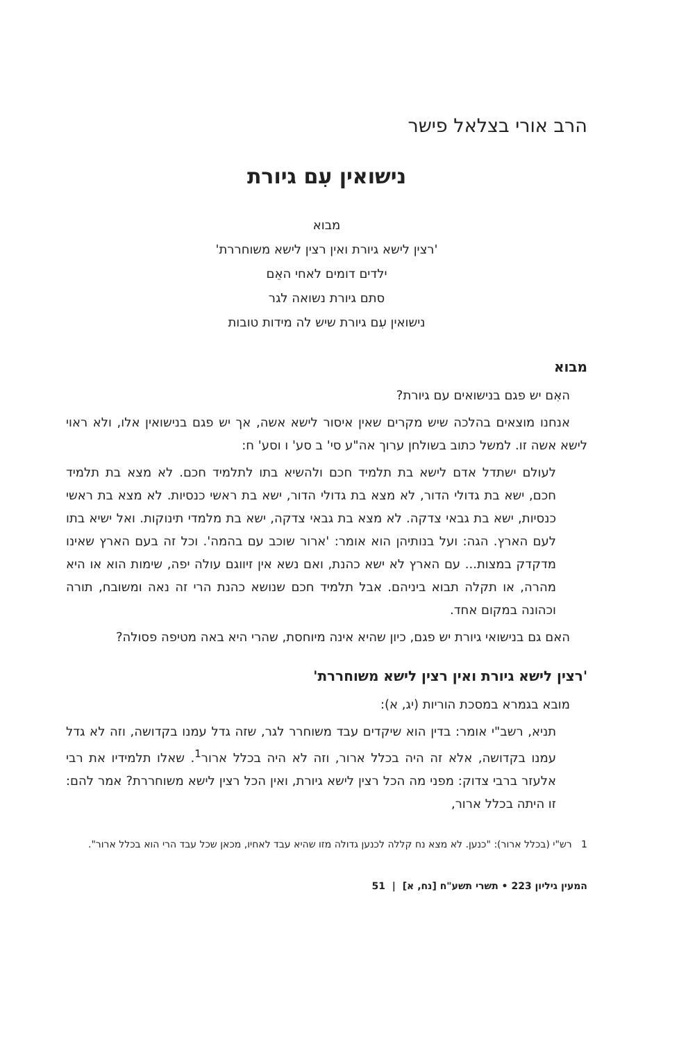הרב אורי בצלאל פישר
נישואין עִם גיורת
מבוא
'רצין לישא גיורת ואין רצין לישא משוחררת'
ילדים דומים לאחי האֵם
סתם גיורת נשואה לגר
נישואין עִם גיורת שיש לה מידות טובות
מבוא
האִם יש פגם בנישואים עם גיורת?
אנחנו מוצאים בהלכה שיש מקרים שאין איסור לישא אשה, אך יש פגם בנישואין אלו, ולא ראוי לישא אשה זו. למשל כתוב בשולחן ערוך אה"ע סי' ב סע' ו וסע' ח:
לעולם ישתדל אדם לישא בת תלמיד חכם ולהשיא בתו לתלמיד חכם. לא מצא בת תלמיד חכם, ישא בת גדולי הדור, לא מצא בת גדולי הדור, ישא בת ראשי כנסיות. לא מצא בת ראשי כנסיות, ישא בת גבאי צדקה. לא מצא בת גבאי צדקה, ישא בת מלמדי תינוקות. ואל ישיא בתו לעם הארץ. הגה: ועל בנותיהן הוא אומר: 'ארור שוכב עם בהמה'. וכל זה בעם הארץ שאינו מדקדק במצות... עם הארץ לא ישא כהנת, ואם נשא אין זיווגם עולה יפה, שימות הוא או היא מהרה, או תקלה תבוא ביניהם. אבל תלמיד חכם שנושא כהנת הרי זה נאה ומשובח, תורה וכהונה במקום אחד.
האם גם בנישואי גיורת יש פגם, כיון שהיא אינה מיוחסת, שהרי היא באה מטיפה פסולה?
'רצין לישא גיורת ואין רצין לישא משוחררת'
מובא בגמרא במסכת הוריות (יג, א):
תניא, רשב"י אומר: בדין הוא שיקדים עבד משוחרר לגר, שזה גדל עמנו בקדושה, וזה לא גדל עמנו בקדושה, אלא זה היה בכלל ארור, וזה לא היה בכלל ארור<sup>1</sup>. שאלו תלמידיו את רבי אלעזר ברבי צדוק: מפני מה הכל רצין לישא גיורת, ואין הכל רצין לישא משוחררת? אמר להם: זו היתה בכלל ארור,
1 רש"י (בכלל ארור): "כנען. לא מצא נח קללה לכנען גדולה מזו שהיא עבד לאחיו, מכאן שכל עבד הרי הוא בכלל ארור".
המעין גיליון 223 • תשרי תשע"ח [נח, א] | 51